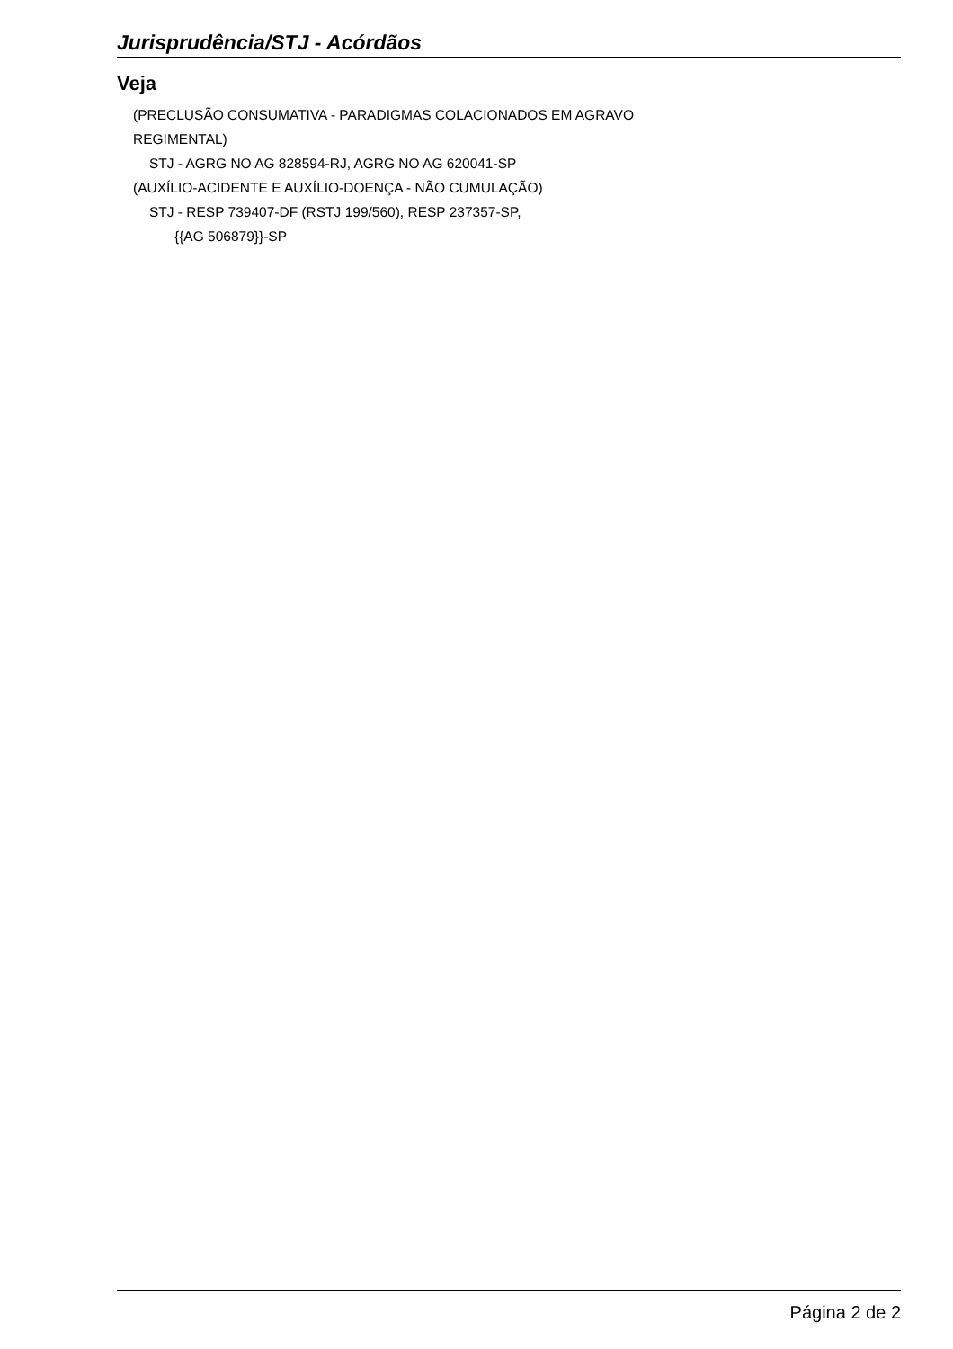Jurisprudência/STJ - Acórdãos
Veja
(PRECLUSÃO CONSUMATIVA - PARADIGMAS COLACIONADOS EM AGRAVO
REGIMENTAL)
STJ - AGRG NO AG 828594-RJ, AGRG NO AG 620041-SP
(AUXÍLIO-ACIDENTE E AUXÍLIO-DOENÇA - NÃO CUMULAÇÃO)
STJ - RESP 739407-DF (RSTJ 199/560), RESP 237357-SP,
{{AG 506879}}-SP
Página 2 de 2